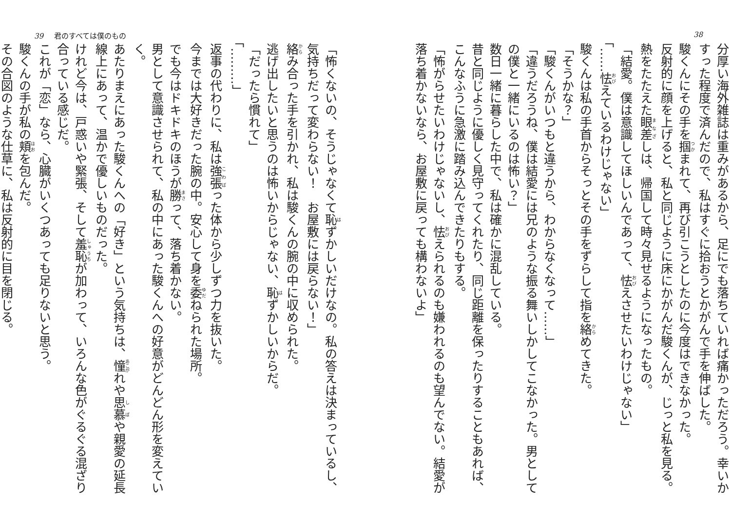38
分厚い海外雑誌は重みがあるから、足にでも落ちていれば痛かっただろう。幸いかすった程度で済んだので、私はすぐに拾おうとかがんで手を伸ばした。
駿くんにその手を掴まれて、再び引こうとしたのに今度はできなかった。
反射的に顔を上げると、私と同じように床にかがんだ駿くんが、じっと私を見る。
熱をたたえた眼差しは、帰国して時々見せるようになったもの。
「結愛。僕は意識してほしいんであって、怯えさせたいわけじゃない」
「……怯えているわけじゃない」
駿くんは私の手首からそっとその手をずらして指を絡めてきた。
「そうかな？」
「駿くんがいつもと違うから、わからなくなって……」
「違うだろうね、僕は結愛には兄のような振る舞いしかしてこなかった。男としての僕と一緒にいるのは怖い？」
数日一緒に暮らした中で、私は確かに混乱している。
昔と同じように優しく見守ってくれたり、同じ距離を保ったりすることもあれば、こんなふうに急激に踏み込んできたりもする。
「怖がらせたいわけじゃないし、怯えられるのも嫌われるのも望んでない。結愛が落ち着かないなら、お屋敷に戻っても構わないよ」
39 君のすべては僕のもの
「怖くないの、そうじゃなくて恥ずかしいだけなの。私の答えは決まっているし、気持ちだって変わらない！　お屋敷には戻らない！」
絡み合った手を引かれ、私は駿くんの腕の中に収められた。
逃げ出したいと思うのは怖いからじゃない、恥ずかしいからだ。
「だったら慣れて」
「………」
返事の代わりに、私は強張った体から少しずつ力を抜いた。
今までは大好きだった腕の中。安心して身を委ねられた場所。
でも今はドキドキのほうが勝って、落ち着かない。
男として意識させられて、私の中にあった駿くんへの好意がどんどん形を変えていく。
あたりまえにあった駿くんへの「好き」という気持ちは、憧れや思慕や親愛の延長線上にあって、温かで優しいものだった。
けれど今は、戸惑いや緊張、そして羞恥が加わって、いろんな色がぐるぐる混ざり合っている感じだ。
これが「恋」なら、心臓がいくつあっても足りないと思う。
駿くんの手が私の頬を包んだ。
その合図のような仕草に、私は反射的に目を閉じる。